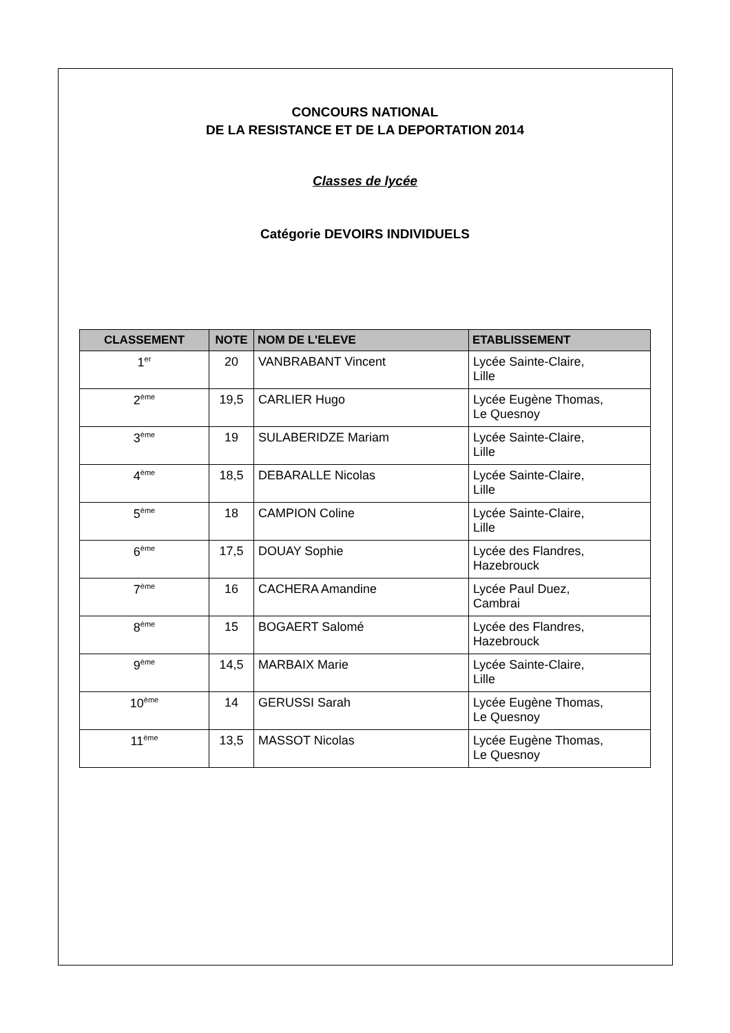CONCOURS NATIONAL
DE LA RESISTANCE ET DE LA DEPORTATION 2014
Classes de lycée
Catégorie DEVOIRS INDIVIDUELS
| CLASSEMENT | NOTE | NOM DE L'ELEVE | ETABLISSEMENT |
| --- | --- | --- | --- |
| 1<sup>er</sup> | 20 | VANBRABANT Vincent | Lycée Sainte-Claire, Lille |
| 2<sup>ème</sup> | 19,5 | CARLIER Hugo | Lycée Eugène Thomas, Le Quesnoy |
| 3<sup>ème</sup> | 19 | SULABERIDZE Mariam | Lycée Sainte-Claire, Lille |
| 4<sup>ème</sup> | 18,5 | DEBARALLE Nicolas | Lycée Sainte-Claire, Lille |
| 5<sup>ème</sup> | 18 | CAMPION Coline | Lycée Sainte-Claire, Lille |
| 6<sup>ème</sup> | 17,5 | DOUAY Sophie | Lycée des Flandres, Hazebrouck |
| 7<sup>ème</sup> | 16 | CACHERA Amandine | Lycée Paul Duez, Cambrai |
| 8<sup>ème</sup> | 15 | BOGAERT Salomé | Lycée des Flandres, Hazebrouck |
| 9<sup>ème</sup> | 14,5 | MARBAIX Marie | Lycée Sainte-Claire, Lille |
| 10<sup>ème</sup> | 14 | GERUSSI Sarah | Lycée Eugène Thomas, Le Quesnoy |
| 11<sup>ème</sup> | 13,5 | MASSOT Nicolas | Lycée Eugène Thomas, Le Quesnoy |